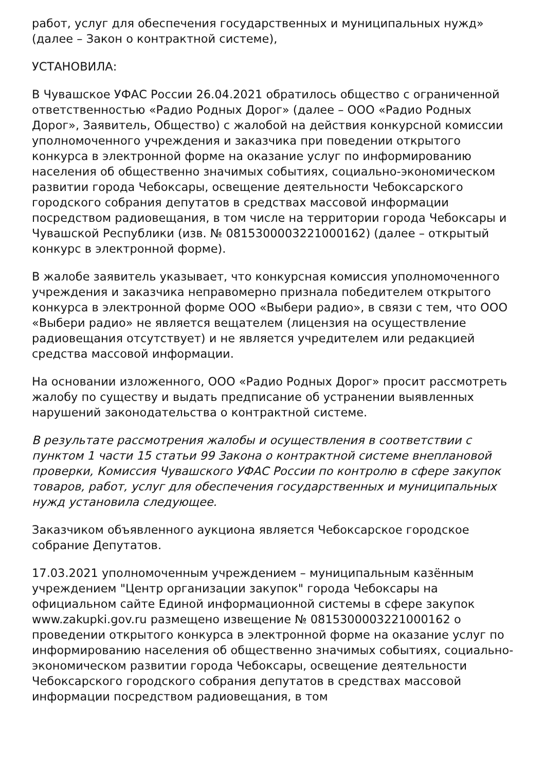работ, услуг для обеспечения государственных и муниципальных нужд» (далее – Закон о контрактной системе),
УСТАНОВИЛА:
В Чувашское УФАС России 26.04.2021 обратилось общество с ограниченной ответственностью «Радио Родных Дорог» (далее – ООО «Радио Родных Дорог», Заявитель, Общество) с жалобой на действия конкурсной комиссии уполномоченного учреждения и заказчика при поведении открытого конкурса в электронной форме на оказание услуг по информированию населения об общественно значимых событиях, социально-экономическом развитии города Чебоксары, освещение деятельности Чебоксарского городского собрания депутатов в средствах массовой информации посредством радиовещания, в том числе на территории города Чебоксары и Чувашской Республики (изв. № 0815300003221000162) (далее – открытый конкурс в электронной форме).
В жалобе заявитель указывает, что конкурсная комиссия уполномоченного учреждения и заказчика неправомерно признала победителем открытого конкурса в электронной форме ООО «Выбери радио», в связи с тем, что ООО «Выбери радио» не является вещателем (лицензия на осуществление радиовещания отсутствует) и не является учредителем или редакцией средства массовой информации.
На основании изложенного, ООО «Радио Родных Дорог» просит рассмотреть жалобу по существу и выдать предписание об устранении выявленных нарушений законодательства о контрактной системе.
В результате рассмотрения жалобы и осуществления в соответствии с пунктом 1 части 15 статьи 99 Закона о контрактной системе внеплановой проверки, Комиссия Чувашского УФАС России по контролю в сфере закупок товаров, работ, услуг для обеспечения государственных и муниципальных нужд установила следующее.
Заказчиком объявленного аукциона является Чебоксарское городское собрание Депутатов.
17.03.2021 уполномоченным учреждением – муниципальным казённым учреждением "Центр организации закупок" города Чебоксары на официальном сайте Единой информационной системы в сфере закупок www.zakupki.gov.ru размещено извещение № 0815300003221000162 о проведении открытого конкурса в электронной форме на оказание услуг по информированию населения об общественно значимых событиях, социально-экономическом развитии города Чебоксары, освещение деятельности Чебоксарского городского собрания депутатов в средствах массовой информации посредством радиовещания, в том